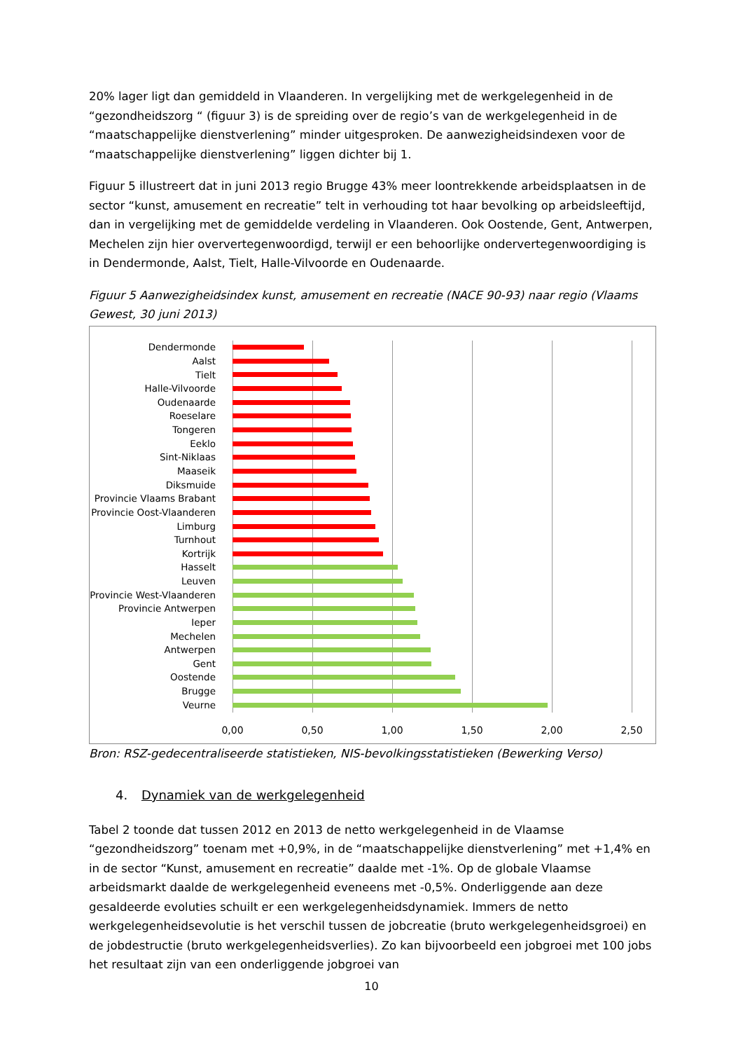20% lager ligt dan gemiddeld in Vlaanderen. In vergelijking met de werkgelegenheid in de “gezondheidszorg “ (figuur 3) is de spreiding over de regio’s van de werkgelegenheid in de “maatschappelijke dienstverlening” minder uitgesproken. De aanwezigheidsindexen voor de “maatschappelijke dienstverlening” liggen dichter bij 1.
Figuur 5 illustreert dat in juni 2013 regio Brugge 43% meer loontrekkende arbeidsplaatsen in de sector “kunst, amusement en recreatie” telt in verhouding tot haar bevolking op arbeidsleeftijd, dan in vergelijking met de gemiddelde verdeling in Vlaanderen. Ook Oostende, Gent, Antwerpen, Mechelen zijn hier oververtegenwoordigd, terwijl er een behoorlijke ondervertegenwoordiging is in Dendermonde, Aalst, Tielt, Halle-Vilvoorde en Oudenaarde.
Figuur 5 Aanwezigheidsindex kunst, amusement en recreatie (NACE 90-93) naar regio (Vlaams Gewest, 30 juni 2013)
Dendermonde
Aalst
Tielt
Halle-Vilvoorde
Oudenaarde
Roeselare
Tongeren
Eeklo
Sint-Niklaas
Maaseik
Diksmuide
Provincie Vlaams Brabant
Provincie Oost-Vlaanderen
Limburg
Turnhout
Kortrijk
Hasselt
Leuven
Provincie West-Vlaanderen
Provincie Antwerpen
Ieper
Mechelen
Antwerpen
Gent
Oostende
Brugge
Veurne
0,00 0,50 1,00 1,50 2,00 2,50
Bron: RSZ-gedecentraliseerde statistieken, NIS-bevolkingsstatistieken (Bewerking Verso)
4. Dynamiek van de werkgelegenheid
Tabel 2 toonde dat tussen 2012 en 2013 de netto werkgelegenheid in de Vlaamse “gezondheidszorg” toenam met +0,9%, in de “maatschappelijke dienstverlening” met +1,4% en in de sector “Kunst, amusement en recreatie” daalde met -1%. Op de globale Vlaamse arbeidsmarkt daalde de werkgelegenheid eveneens met -0,5%. Onderliggende aan deze gesaldeerde evoluties schuilt er een werkgelegenheidsdynamiek. Immers de netto werkgelegenheidsevolutie is het verschil tussen de jobcreatie (bruto werkgelegenheidsgroei) en de jobdestructie (bruto werkgelegenheidsverlies). Zo kan bijvoorbeeld een jobgroei met 100 jobs het resultaat zijn van een onderliggende jobgroei van
10